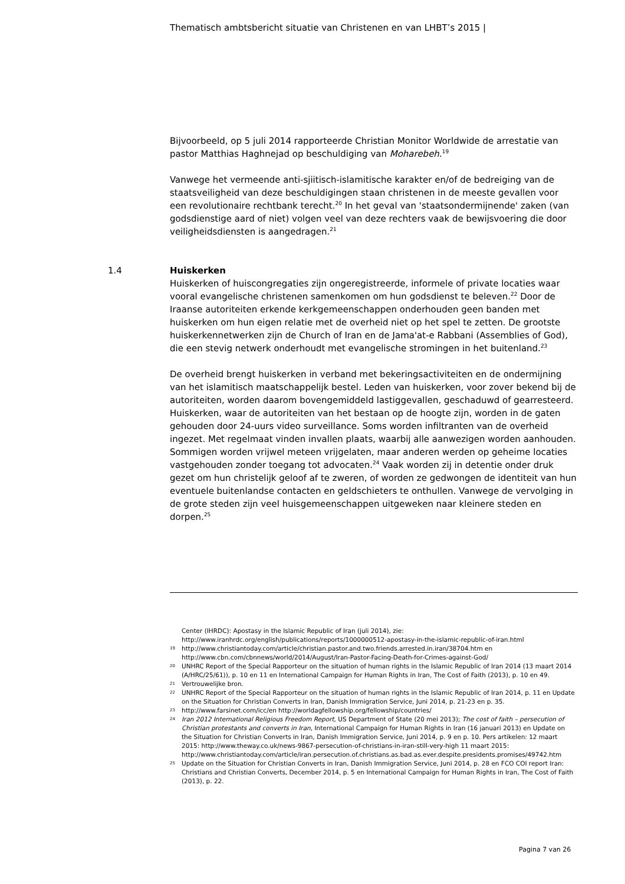Thematisch ambtsbericht situatie van Christenen en van LHBT’s 2015 |
Bijvoorbeeld, op 5 juli 2014 rapporteerde Christian Monitor Worldwide de arrestatie van pastor Matthias Haghnejad op beschuldiging van Moharebeh.<sup>19</sup>
Vanwege het vermeende anti-sjiitisch-islamitische karakter en/of de bedreiging van de staatsveiligheid van deze beschuldigingen staan christenen in de meeste gevallen voor een revolutionaire rechtbank terecht.<sup>20</sup> In het geval van 'staatsondermijnende' zaken (van godsdienstige aard of niet) volgen veel van deze rechters vaak de bewijsvoering die door veiligheidsdiensten is aangedragen.<sup>21</sup>
1.4 Huiskerken
Huiskerken of huiscongregaties zijn ongeregistreerde, informele of private locaties waar vooral evangelische christenen samenkomen om hun godsdienst te beleven.<sup>22</sup> Door de Iraanse autoriteiten erkende kerkgemeenschappen onderhouden geen banden met huiskerken om hun eigen relatie met de overheid niet op het spel te zetten. De grootste huiskerkennetwerken zijn de Church of Iran en de Jama'at-e Rabbani (Assemblies of God), die een stevig netwerk onderhoudt met evangelische stromingen in het buitenland.<sup>23</sup>
De overheid brengt huiskerken in verband met bekeringsactiviteiten en de ondermijning van het islamitisch maatschappelijk bestel. Leden van huiskerken, voor zover bekend bij de autoriteiten, worden daarom bovengemiddeld lastiggevallen, geschaduwd of gearresteerd. Huiskerken, waar de autoriteiten van het bestaan op de hoogte zijn, worden in de gaten gehouden door 24-uurs video surveillance. Soms worden infiltranten van de overheid ingezet. Met regelmaat vinden invallen plaats, waarbij alle aanwezigen worden aanhouden. Sommigen worden vrijwel meteen vrijgelaten, maar anderen werden op geheime locaties vastgehouden zonder toegang tot advocaten.<sup>24</sup> Vaak worden zij in detentie onder druk gezet om hun christelijk geloof af te zweren, of worden ze gedwongen de identiteit van hun eventuele buitenlandse contacten en geldschieters te onthullen. Vanwege de vervolging in de grote steden zijn veel huisgemeenschappen uitgeweken naar kleinere steden en dorpen.<sup>25</sup>
Center (IHRDC): Apostasy in the Islamic Republic of Iran (juli 2014), zie: http://www.iranhrdc.org/english/publications/reports/1000000512-apostasy-in-the-islamic-republic-of-iran.html
19 http://www.christiantoday.com/article/christian.pastor.and.two.friends.arrested.in.iran/38704.htm en http://www.cbn.com/cbnnews/world/2014/August/Iran-Pastor-Facing-Death-for-Crimes-against-God/
20 UNHRC Report of the Special Rapporteur on the situation of human rights in the Islamic Republic of Iran 2014 (13 maart 2014 (A/HRC/25/61)), p. 10 en 11 en International Campaign for Human Rights in Iran, The Cost of Faith (2013), p. 10 en 49.
21 Vertrouwelijke bron.
22 UNHRC Report of the Special Rapporteur on the situation of human rights in the Islamic Republic of Iran 2014, p. 11 en Update on the Situation for Christian Converts in Iran, Danish Immigration Service, Juni 2014, p. 21-23 en p. 35.
23 http://www.farsinet.com/icc/en http://worldagfellowship.org/fellowship/countries/
24 Iran 2012 International Religious Freedom Report, US Department of State (20 mei 2013); The cost of faith – persecution of Christian protestants and converts in Iran, International Campaign for Human Rights in Iran (16 januari 2013) en Update on the Situation for Christian Converts in Iran, Danish Immigration Service, Juni 2014, p. 9 en p. 10. Pers artikelen: 12 maart 2015: http://www.theway.co.uk/news-9867-persecution-of-christians-in-iran-still-very-high 11 maart 2015: http://www.christiantoday.com/article/iran.persecution.of.christians.as.bad.as.ever.despite.presidents.promises/49742.htm
25 Update on the Situation for Christian Converts in Iran, Danish Immigration Service, Juni 2014, p. 28 en FCO COI report Iran: Christians and Christian Converts, December 2014, p. 5 en International Campaign for Human Rights in Iran, The Cost of Faith (2013), p. 22.
Pagina 7 van 26